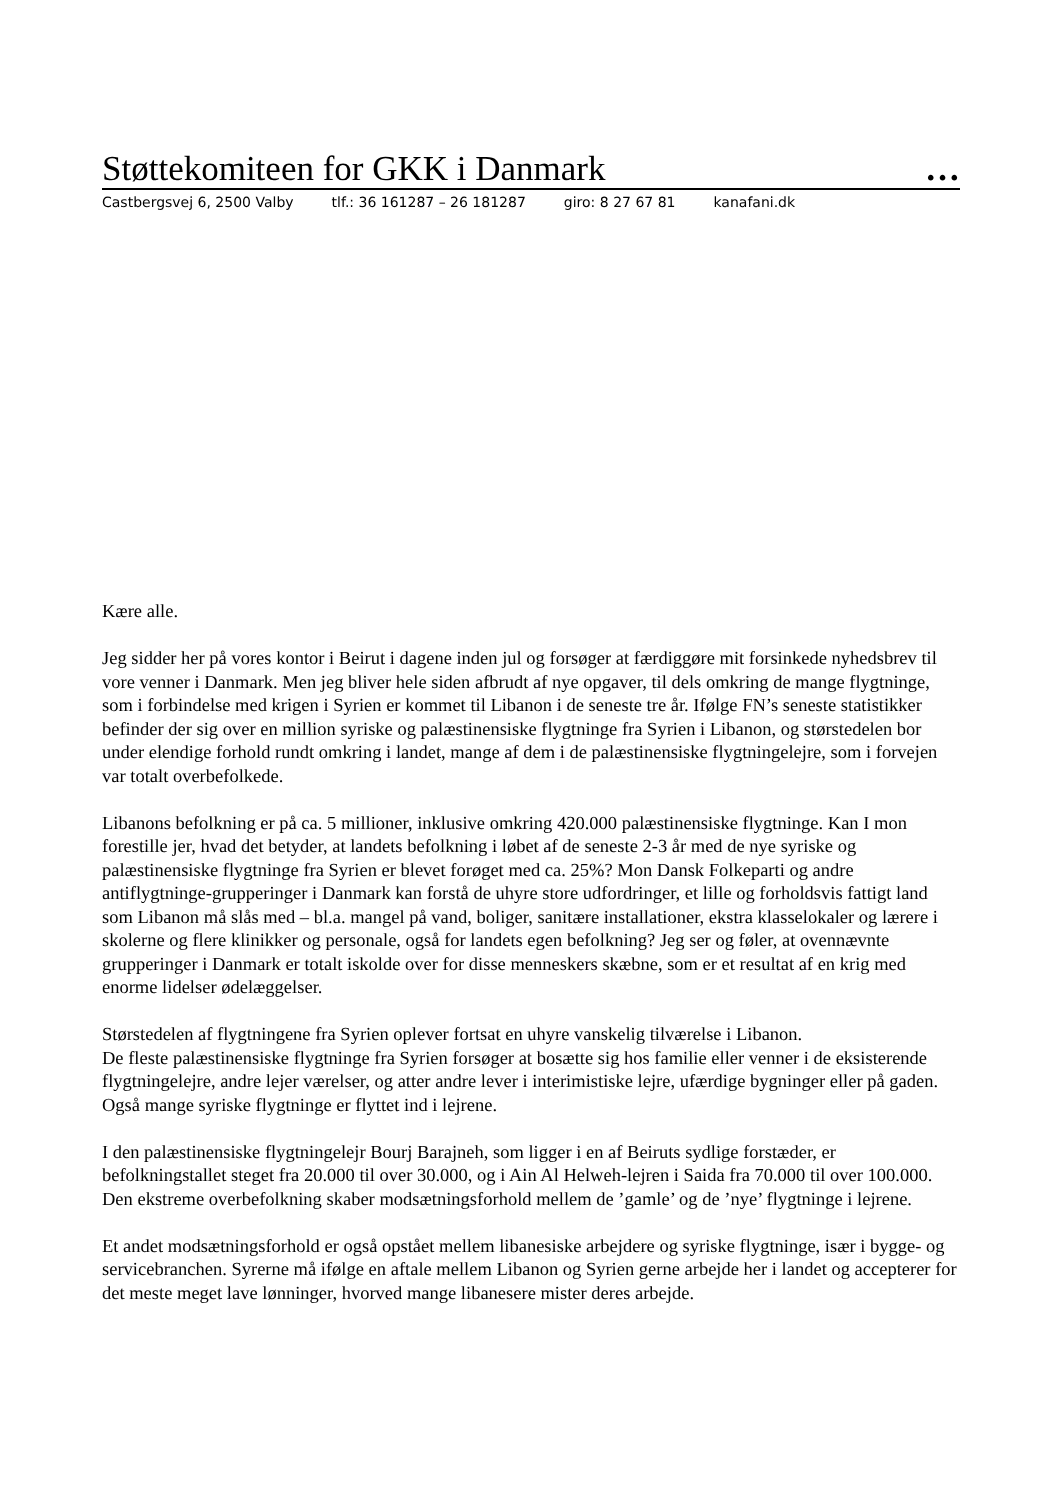Støttekomiteen for GKK i Danmark …
Castbergsvej 6, 2500 Valby tlf.: 36 161287 – 26 181287 giro: 8 27 67 81 kanafani.dk
Kære alle.
Jeg sidder her på vores kontor i Beirut i dagene inden jul og forsøger at færdiggøre mit forsinkede nyhedsbrev til vore venner i Danmark. Men jeg bliver hele siden afbrudt af nye opgaver, til dels omkring de mange flygtninge, som i forbindelse med krigen i Syrien er kommet til Libanon i de seneste tre år. Ifølge FN’s seneste statistikker befinder der sig over en million syriske og palæstinensiske flygtninge fra Syrien i Libanon, og størstedelen bor under elendige forhold rundt omkring i landet, mange af dem i de palæstinensiske flygtningelejre, som i forvejen var totalt overbefolkede.
Libanons befolkning er på ca. 5 millioner, inklusive omkring 420.000 palæstinensiske flygtninge. Kan I mon forestille jer, hvad det betyder, at landets befolkning i løbet af de seneste 2-3 år med de nye syriske og palæstinensiske flygtninge fra Syrien er blevet forøget med ca. 25%? Mon Dansk Folkeparti og andre antiflygtninge-grupperinger i Danmark kan forstå de uhyre store udfordringer, et lille og forholdsvis fattigt land som Libanon må slås med – bl.a. mangel på vand, boliger, sanitære installationer, ekstra klasselokaler og lærere i skolerne og flere klinikker og personale, også for landets egen befolkning? Jeg ser og føler, at ovennævnte grupperinger i Danmark er totalt iskolde over for disse menneskers skæbne, som er et resultat af en krig med enorme lidelser ødelæggelser.
Størstedelen af flygtningene fra Syrien oplever fortsat en uhyre vanskelig tilværelse i Libanon.
De fleste palæstinensiske flygtninge fra Syrien forsøger at bosætte sig hos familie eller venner i de eksisterende flygtningelejre, andre lejer værelser, og atter andre lever i interimistiske lejre, ufærdige bygninger eller på gaden. Også mange syriske flygtninge er flyttet ind i lejrene.
I den palæstinensiske flygtningelejr Bourj Barajneh, som ligger i en af Beiruts sydlige forstæder, er befolkningstallet steget fra 20.000 til over 30.000, og i Ain Al Helweh-lejren i Saida fra 70.000 til over 100.000. Den ekstreme overbefolkning skaber modsætningsforhold mellem de ’gamle’ og de ’nye’ flygtninge i lejrene.
Et andet modsætningsforhold er også opstået mellem libanesiske arbejdere og syriske flygtninge, især i bygge- og servicebranchen. Syrerne må ifølge en aftale mellem Libanon og Syrien gerne arbejde her i landet og accepterer for det meste meget lave lønninger, hvorved mange libanesere mister deres arbejde.